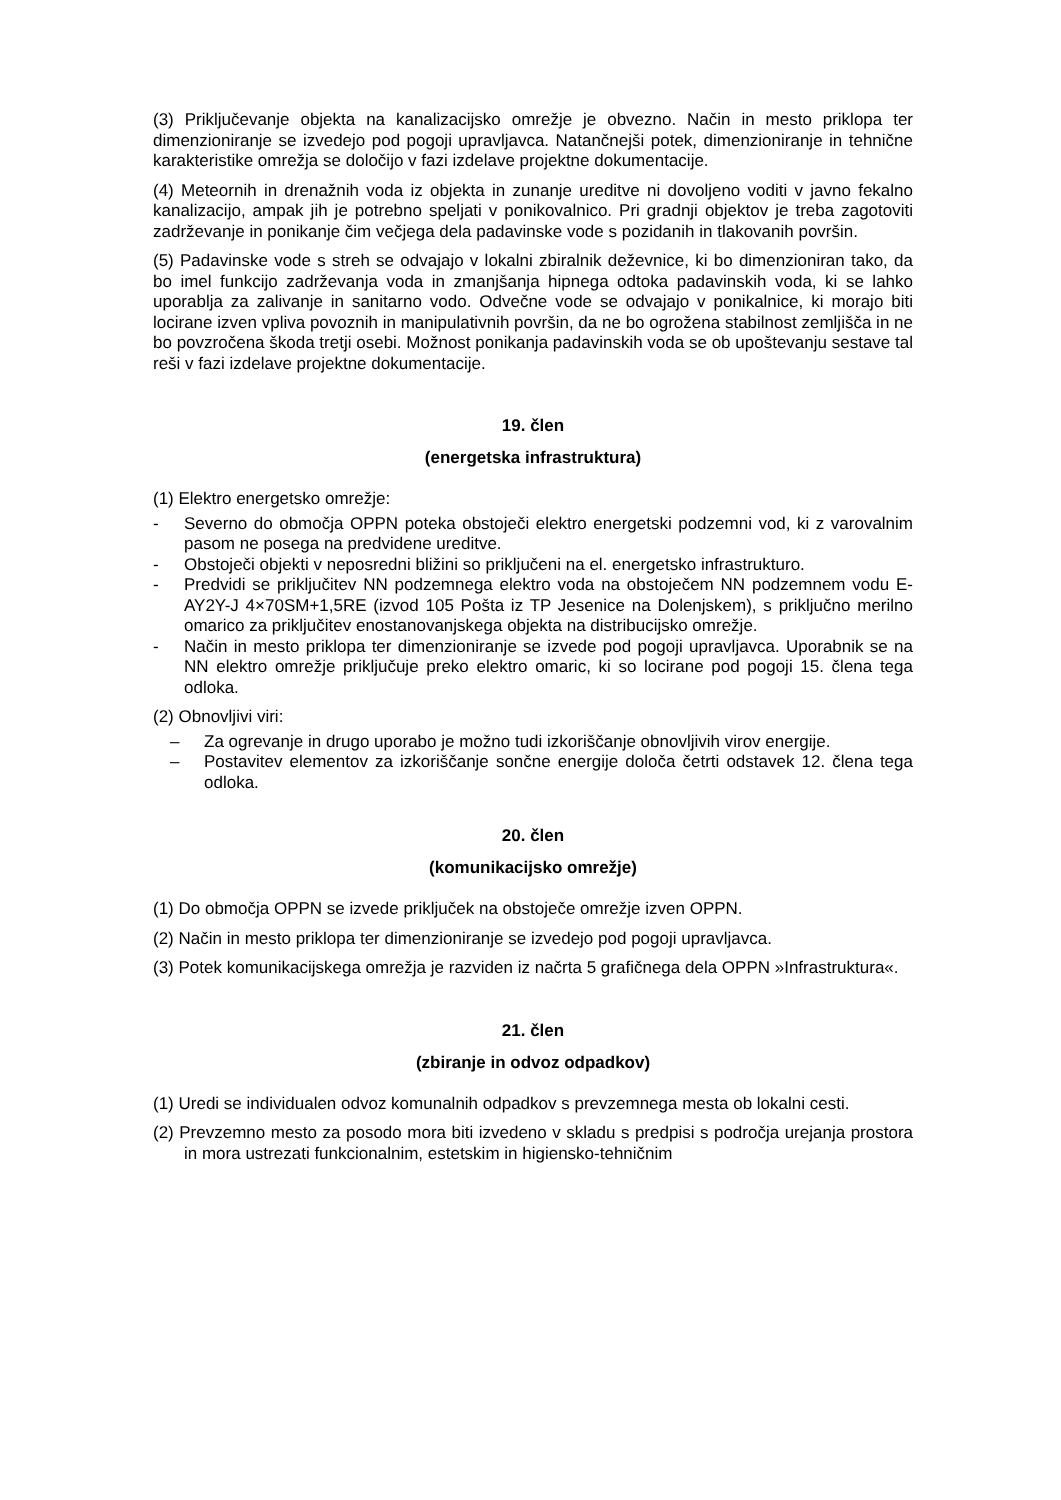(3) Priključevanje objekta na kanalizacijsko omrežje je obvezno. Način in mesto priklopa ter dimenzioniranje se izvedejo pod pogoji upravljavca. Natančnejši potek, dimenzioniranje in tehnične karakteristike omrežja se določijo v fazi izdelave projektne dokumentacije.
(4) Meteornih in drenažnih voda iz objekta in zunanje ureditve ni dovoljeno voditi v javno fekalno kanalizacijo, ampak jih je potrebno speljati v ponikovalnico. Pri gradnji objektov je treba zagotoviti zadrževanje in ponikanje čim večjega dela padavinske vode s pozidanih in tlakovanih površin.
(5) Padavinske vode s streh se odvajajo v lokalni zbiralnik deževnice, ki bo dimenzioniran tako, da bo imel funkcijo zadrževanja voda in zmanjšanja hipnega odtoka padavinskih voda, ki se lahko uporablja za zalivanje in sanitarno vodo. Odvečne vode se odvajajo v ponikalnice, ki morajo biti locirane izven vpliva povoznih in manipulativnih površin, da ne bo ogrožena stabilnost zemljišča in ne bo povzročena škoda tretji osebi. Možnost ponikanja padavinskih voda se ob upoštevanju sestave tal reši v fazi izdelave projektne dokumentacije.
19. člen
(energetska infrastruktura)
(1) Elektro energetsko omrežje:
- Severno do območja OPPN poteka obstoječi elektro energetski podzemni vod, ki z varovalnim pasom ne posega na predvidene ureditve.
- Obstoječi objekti v neposredni bližini so priključeni na el. energetsko infrastrukturo.
- Predvidi se priključitev NN podzemnega elektro voda na obstoječem NN podzemnem vodu E-AY2Y-J 4×70SM+1,5RE (izvod 105 Pošta iz TP Jesenice na Dolenjskem), s priključno merilno omarico za priključitev enostanovanjskega objekta na distribucijsko omrežje.
- Način in mesto priklopa ter dimenzioniranje se izvede pod pogoji upravljavca. Uporabnik se na NN elektro omrežje priključuje preko elektro omaric, ki so locirane pod pogoji 15. člena tega odloka.
(2) Obnovljivi viri:
– Za ogrevanje in drugo uporabo je možno tudi izkoriščanje obnovljivih virov energije.
– Postavitev elementov za izkoriščanje sončne energije določa četrti odstavek 12. člena tega odloka.
20. člen
(komunikacijsko omrežje)
(1) Do območja OPPN se izvede priključek na obstoječe omrežje izven OPPN.
(2) Način in mesto priklopa ter dimenzioniranje se izvedejo pod pogoji upravljavca.
(3) Potek komunikacijskega omrežja je razviden iz načrta 5 grafičnega dela OPPN »Infrastruktura«.
21. člen
(zbiranje in odvoz odpadkov)
(1) Uredi se individualen odvoz komunalnih odpadkov s prevzemnega mesta ob lokalni cesti.
(2) Prevzemno mesto za posodo mora biti izvedeno v skladu s predpisi s področja urejanja prostora in mora ustrezati funkcionalnim, estetskim in higiensko-tehničnim